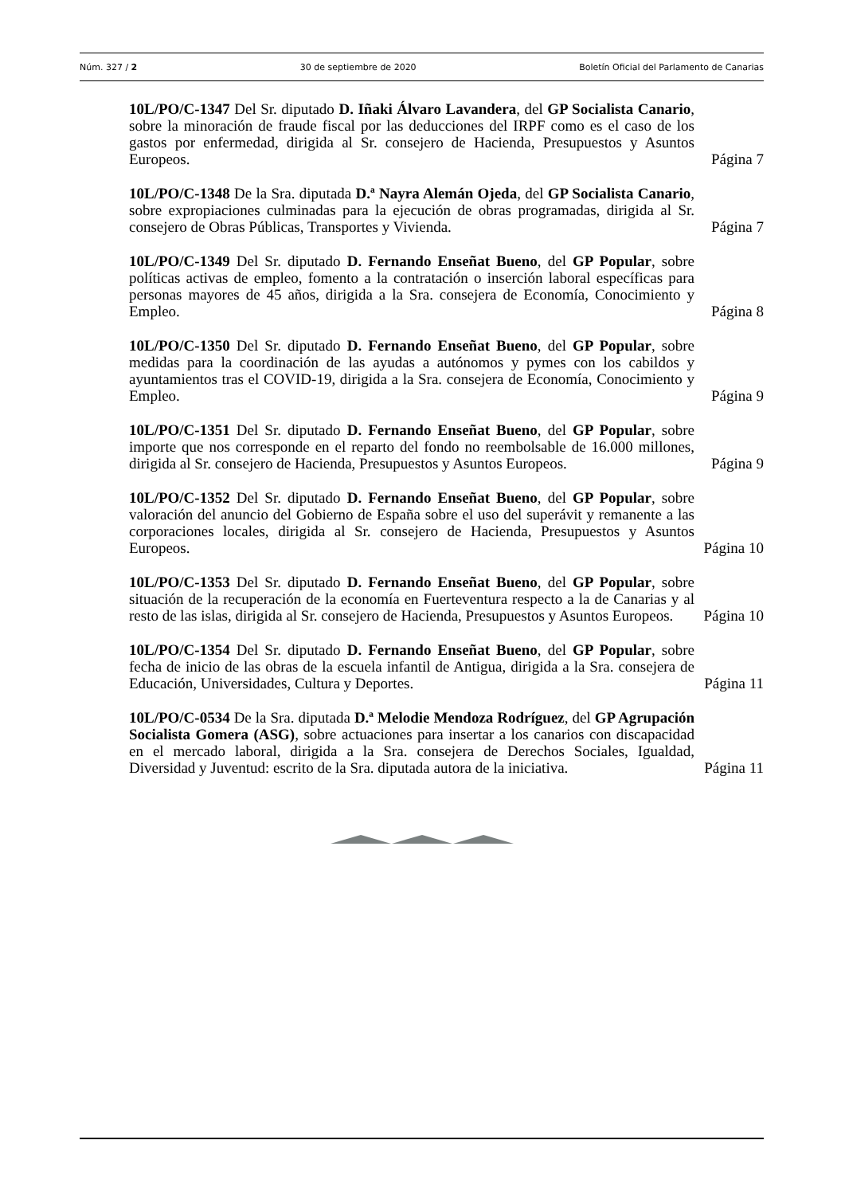Núm. 327 / 2 30 de septiembre de 2020 Boletín Oficial del Parlamento de Canarias
10L/PO/C-1347 Del Sr. diputado D. Iñaki Álvaro Lavandera, del GP Socialista Canario, sobre la minoración de fraude fiscal por las deducciones del IRPF como es el caso de los gastos por enfermedad, dirigida al Sr. consejero de Hacienda, Presupuestos y Asuntos Europeos.
Página 7
10L/PO/C-1348 De la Sra. diputada D.ª Nayra Alemán Ojeda, del GP Socialista Canario, sobre expropiaciones culminadas para la ejecución de obras programadas, dirigida al Sr. consejero de Obras Públicas, Transportes y Vivienda.
Página 7
10L/PO/C-1349 Del Sr. diputado D. Fernando Enseñat Bueno, del GP Popular, sobre políticas activas de empleo, fomento a la contratación o inserción laboral específicas para personas mayores de 45 años, dirigida a la Sra. consejera de Economía, Conocimiento y Empleo.
Página 8
10L/PO/C-1350 Del Sr. diputado D. Fernando Enseñat Bueno, del GP Popular, sobre medidas para la coordinación de las ayudas a autónomos y pymes con los cabildos y ayuntamientos tras el COVID-19, dirigida a la Sra. consejera de Economía, Conocimiento y Empleo.
Página 9
10L/PO/C-1351 Del Sr. diputado D. Fernando Enseñat Bueno, del GP Popular, sobre importe que nos corresponde en el reparto del fondo no reembolsable de 16.000 millones, dirigida al Sr. consejero de Hacienda, Presupuestos y Asuntos Europeos.
Página 9
10L/PO/C-1352 Del Sr. diputado D. Fernando Enseñat Bueno, del GP Popular, sobre valoración del anuncio del Gobierno de España sobre el uso del superávit y remanente a las corporaciones locales, dirigida al Sr. consejero de Hacienda, Presupuestos y Asuntos Europeos.
Página 10
10L/PO/C-1353 Del Sr. diputado D. Fernando Enseñat Bueno, del GP Popular, sobre situación de la recuperación de la economía en Fuerteventura respecto a la de Canarias y al resto de las islas, dirigida al Sr. consejero de Hacienda, Presupuestos y Asuntos Europeos.
Página 10
10L/PO/C-1354 Del Sr. diputado D. Fernando Enseñat Bueno, del GP Popular, sobre fecha de inicio de las obras de la escuela infantil de Antigua, dirigida a la Sra. consejera de Educación, Universidades, Cultura y Deportes.
Página 11
10L/PO/C-0534 De la Sra. diputada D.ª Melodie Mendoza Rodríguez, del GP Agrupación Socialista Gomera (ASG), sobre actuaciones para insertar a los canarios con discapacidad en el mercado laboral, dirigida a la Sra. consejera de Derechos Sociales, Igualdad, Diversidad y Juventud: escrito de la Sra. diputada autora de la iniciativa.
Página 11